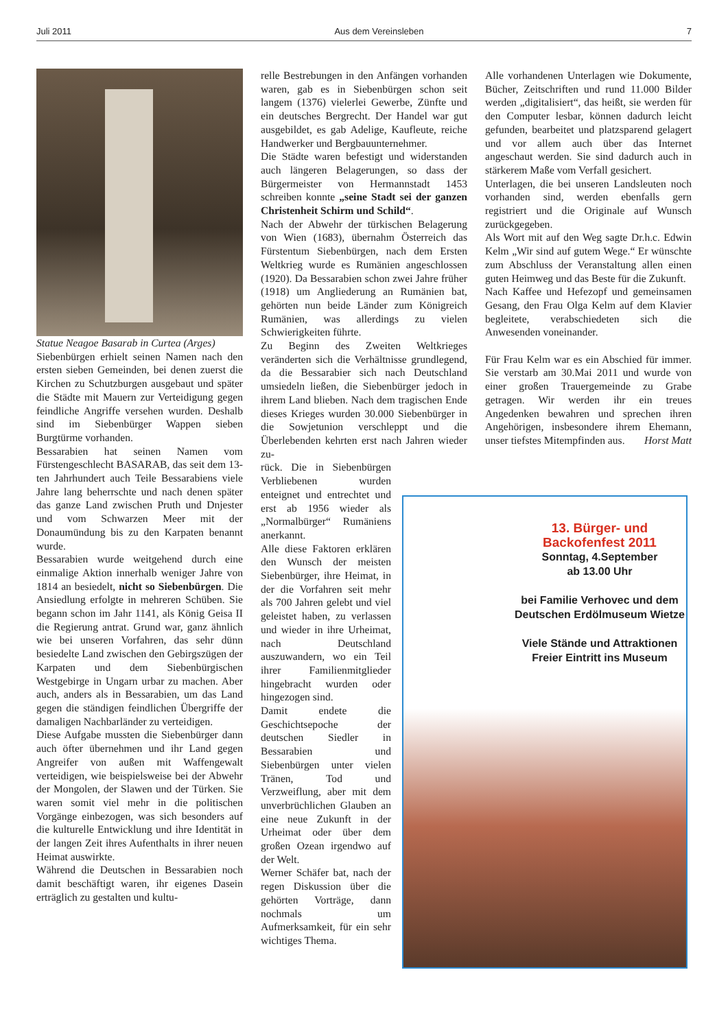Juli 2011 Aus dem Vereinsleben 7
Statue Neagoe Basarab in Curtea (Arges)
Siebenbürgen erhielt seinen Namen nach den ersten sieben Gemeinden, bei denen zuerst die Kirchen zu Schutzburgen ausgebaut und später die Städte mit Mauern zur Verteidigung gegen feindliche Angriffe versehen wurden. Deshalb sind im Siebenbürger Wappen sieben Burgtürme vorhanden.
Bessarabien hat seinen Namen vom Fürstengeschlecht BASARAB, das seit dem 13-ten Jahrhundert auch Teile Bessarabiens viele Jahre lang beherrschte und nach denen später das ganze Land zwischen Pruth und Dnjester und vom Schwarzen Meer mit der Donaumündung bis zu den Karpaten benannt wurde.
Bessarabien wurde weitgehend durch eine einmalige Aktion innerhalb weniger Jahre von 1814 an besiedelt, nicht so Siebenbürgen. Die Ansiedlung erfolgte in mehreren Schüben. Sie begann schon im Jahr 1141, als König Geisa II die Regierung antrat. Grund war, ganz ähnlich wie bei unseren Vorfahren, das sehr dünn besiedelte Land zwischen den Gebirgszügen der Karpaten und dem Siebenbürgischen Westgebirge in Ungarn urbar zu machen. Aber auch, anders als in Bessarabien, um das Land gegen die ständigen feindlichen Übergriffe der damaligen Nachbarländer zu verteidigen.
Diese Aufgabe mussten die Siebenbürger dann auch öfter übernehmen und ihr Land gegen Angreifer von außen mit Waffengewalt verteidigen, wie beispielsweise bei der Abwehr der Mongolen, der Slawen und der Türken. Sie waren somit viel mehr in die politischen Vorgänge einbezogen, was sich besonders auf die kulturelle Entwicklung und ihre Identität in der langen Zeit ihres Aufenthalts in ihrer neuen Heimat auswirkte.
Während die Deutschen in Bessarabien noch damit beschäftigt waren, ihr eigenes Dasein erträglich zu gestalten und kultu-
relle Bestrebungen in den Anfängen vorhanden waren, gab es in Siebenbürgen schon seit langem (1376) vielerlei Gewerbe, Zünfte und ein deutsches Bergrecht. Der Handel war gut ausgebildet, es gab Adelige, Kaufleute, reiche Handwerker und Bergbauunternehmer.
Die Städte waren befestigt und widerstanden auch längeren Belagerungen, so dass der Bürgermeister von Hermannstadt 1453 schreiben konnte „seine Stadt sei der ganzen Christenheit Schirm und Schild“.
Nach der Abwehr der türkischen Belagerung von Wien (1683), übernahm Österreich das Fürstentum Siebenbürgen, nach dem Ersten Weltkrieg wurde es Rumänien angeschlossen (1920). Da Bessarabien schon zwei Jahre früher (1918) um Angliederung an Rumänien bat, gehörten nun beide Länder zum Königreich Rumänien, was allerdings zu vielen Schwierigkeiten führte.
Zu Beginn des Zweiten Weltkrieges veränderten sich die Verhältnisse grundlegend, da die Bessarabier sich nach Deutschland umsiedeln ließen, die Siebenbürger jedoch in ihrem Land blieben. Nach dem tragischen Ende dieses Krieges wurden 30.000 Siebenbürger in die Sowjetunion verschleppt und die Überlebenden kehrten erst nach Jahren wieder zu-
rück. Die in Siebenbürgen Verbliebenen wurden enteignet und entrechtet und erst ab 1956 wieder als „Normalbürger“ Rumäniens anerkannt.
Alle diese Faktoren erklären den Wunsch der meisten Siebenbürger, ihre Heimat, in der die Vorfahren seit mehr als 700 Jahren gelebt und viel geleistet haben, zu verlassen und wieder in ihre Urheimat, nach Deutschland auszuwandern, wo ein Teil ihrer Familienmitglieder hingebracht wurden oder hingezogen sind.
Damit endete die Geschichtsepoche der deutschen Siedler in Bessarabien und Siebenbürgen unter vielen Tränen, Tod und Verzweiflung, aber mit dem unverbrüchlichen Glauben an eine neue Zukunft in der Urheimat oder über dem großen Ozean irgendwo auf der Welt.
Werner Schäfer bat, nach der regen Diskussion über die gehörten Vorträge, dann nochmals um Aufmerksamkeit, für ein sehr wichtiges Thema.
Alle vorhandenen Unterlagen wie Dokumente, Bücher, Zeitschriften und rund 11.000 Bilder werden „digitalisiert“, das heißt, sie werden für den Computer lesbar, können dadurch leicht gefunden, bearbeitet und platzsparend gelagert und vor allem auch über das Internet angeschaut werden. Sie sind dadurch auch in stärkerem Maße vom Verfall gesichert.
Unterlagen, die bei unseren Landsleuten noch vorhanden sind, werden ebenfalls gern registriert und die Originale auf Wunsch zurückgegeben.
Als Wort mit auf den Weg sagte Dr.h.c. Edwin Kelm „Wir sind auf gutem Wege.“ Er wünschte zum Abschluss der Veranstaltung allen einen guten Heimweg und das Beste für die Zukunft.
Nach Kaffee und Hefezopf und gemeinsamen Gesang, den Frau Olga Kelm auf dem Klavier begleitete, verabschiedeten sich die Anwesenden voneinander.
Für Frau Kelm war es ein Abschied für immer. Sie verstarb am 30.Mai 2011 und wurde von einer großen Trauergemeinde zu Grabe getragen. Wir werden ihr ein treues Angedenken bewahren und sprechen ihren Angehörigen, insbesondere ihrem Ehemann, unser tiefstes Mitempfinden aus. Horst Matt
13. Bürger- und
Backofenfest 2011
Sonntag, 4.September
ab 13.00 Uhr
bei Familie Verhovec und dem Deutschen Erdölmuseum Wietze
Viele Stände und Attraktionen
Freier Eintritt ins Museum